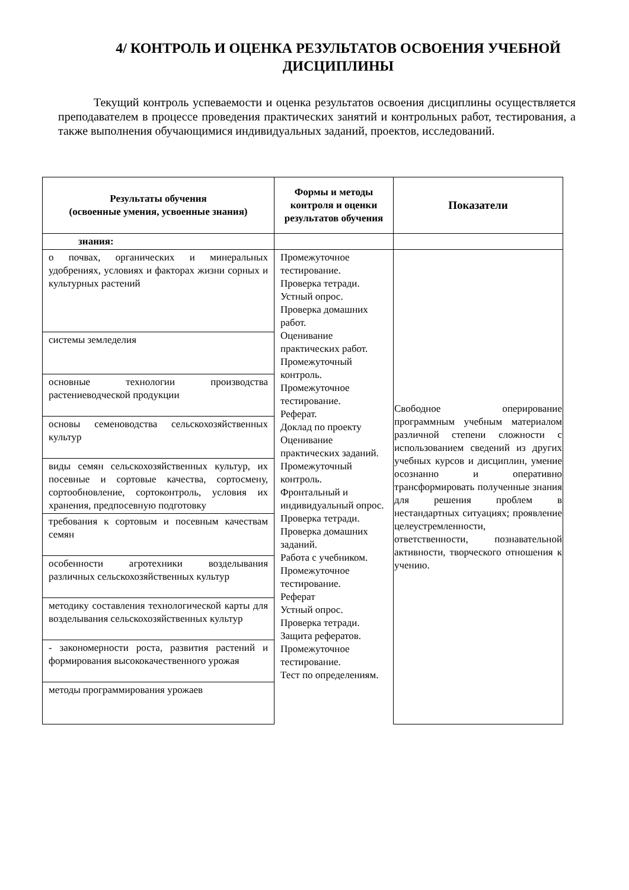4/ КОНТРОЛЬ И ОЦЕНКА РЕЗУЛЬТАТОВ ОСВОЕНИЯ УЧЕБНОЙ ДИСЦИПЛИНЫ
Текущий контроль успеваемости и оценка результатов освоения дисциплины осуществляется преподавателем в процессе проведения практических занятий и контрольных работ, тестирования, а также выполнения обучающимися индивидуальных заданий, проектов, исследований.
| Результаты обучения (освоенные умения, усвоенные знания) | Формы и методы контроля и оценки результатов обучения | Показатели |
| --- | --- | --- |
| знания: | | |
| о почвах, органических и минеральных удобрениях, условиях и факторах жизни сорных и культурных растений | Промежуточное тестирование. Проверка тетради. Устный опрос. Проверка домашних работ. Оценивание практических работ. Промежуточный контроль. Промежуточное тестирование. Реферат. Доклад по проекту Оценивание практических заданий. Промежуточный контроль. Фронтальный и индивидуальный опрос. Проверка тетради. Проверка домашних заданий. Работа с учебником. Промежуточное тестирование. Реферат Устный опрос. Проверка тетради. Защита рефератов. Промежуточное тестирование. Тест по определениям. | Свободное оперирование программным учебным материалом различной степени сложности с использованием сведений из других учебных курсов и дисциплин, умение осознанно и оперативно трансформировать полученные знания для решения проблем в нестандартных ситуациях; проявление целеустремленности, ответственности, познавательной активности, творческого отношения к учению. |
| системы земледелия | | |
| основные технологии производства растениеводческой продукции | | |
| основы семеноводства сельскохозяйственных культур | | |
| виды семян сельскохозяйственных культур, их посевные и сортовые качества, сортосмену, сортообновление, сортоконтроль, условия их хранения, предпосевную подготовку | | |
| требования к сортовым и посевным качествам семян | | |
| особенности агротехники возделывания различных сельскохозяйственных культур | | |
| методику составления технологической карты для возделывания сельскохозяйственных культур | | |
| - закономерности роста, развития растений и формирования высококачественного урожая | | |
| методы программирования урожаев | | |